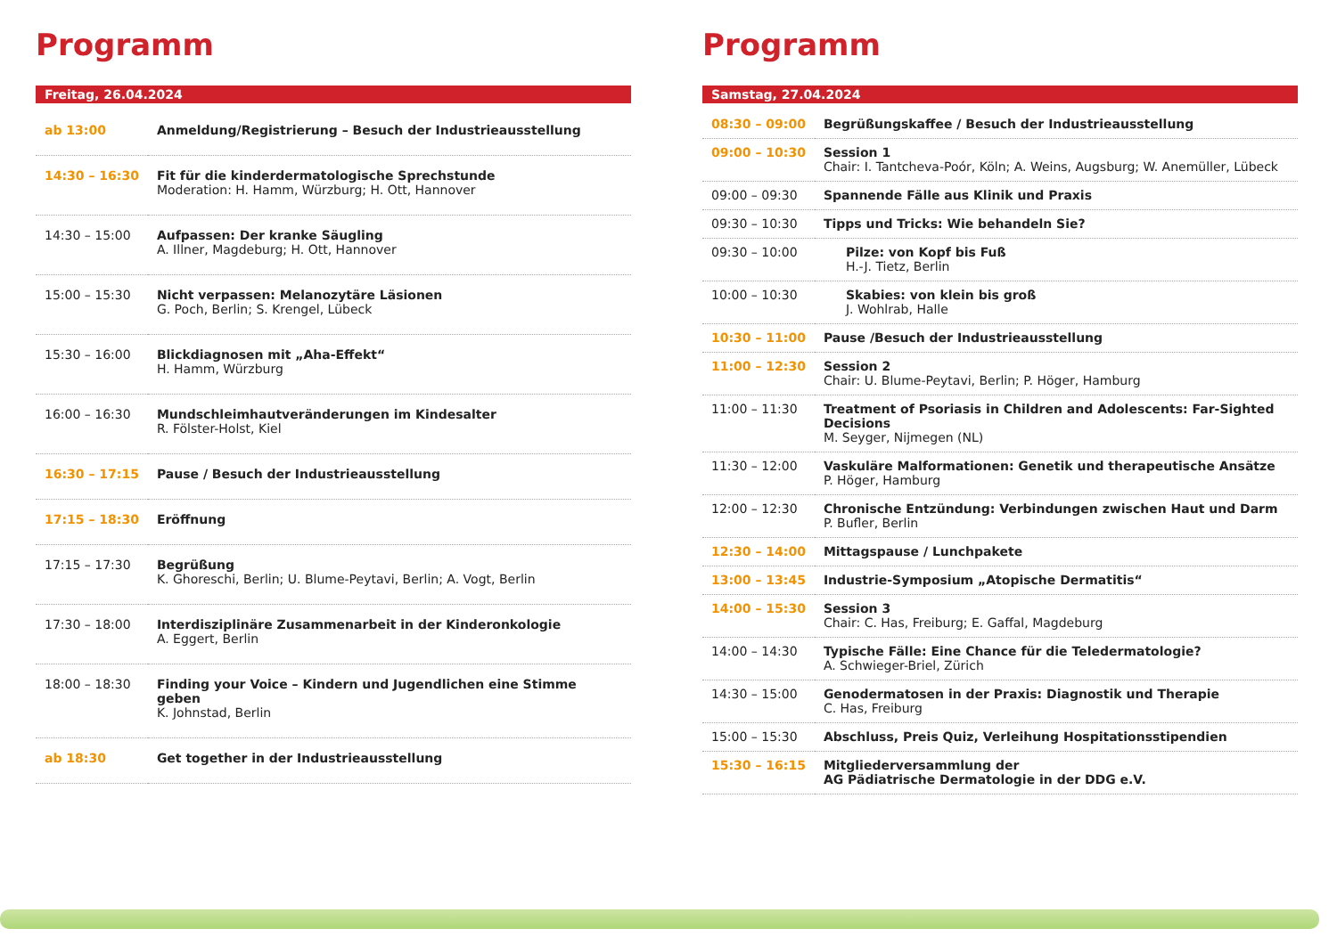Programm
Freitag, 26.04.2024
| ab 13:00 | Anmeldung/Registrierung – Besuch der Industrieausstellung |
| 14:30 – 16:30 | Fit für die kinderdermatologische Sprechstunde Moderation: H. Hamm, Würzburg; H. Ott, Hannover |
| 14:30 – 15:00 | Aufpassen: Der kranke Säugling A. Illner, Magdeburg; H. Ott, Hannover |
| 15:00 – 15:30 | Nicht verpassen: Melanozytäre Läsionen G. Poch, Berlin; S. Krengel, Lübeck |
| 15:30 – 16:00 | Blickdiagnosen mit „Aha-Effekt“ H. Hamm, Würzburg |
| 16:00 – 16:30 | Mundschleimhautveränderungen im Kindesalter R. Fölster-Holst, Kiel |
| 16:30 – 17:15 | Pause / Besuch der Industrieausstellung |
| 17:15 – 18:30 | Eröffnung |
| 17:15 – 17:30 | Begrüßung K. Ghoreschi, Berlin; U. Blume-Peytavi, Berlin; A. Vogt, Berlin |
| 17:30 – 18:00 | Interdisziplinäre Zusammenarbeit in der Kinderonkologie A. Eggert, Berlin |
| 18:00 – 18:30 | Finding your Voice – Kindern und Jugendlichen eine Stimme geben K. Johnstad, Berlin |
| ab 18:30 | Get together in der Industrieausstellung |
Programm
Samstag, 27.04.2024
| 08:30 – 09:00 | Begrüßungskaffee / Besuch der Industrieausstellung |
| 09:00 – 10:30 | Session 1 Chair: I. Tantcheva-Poór, Köln; A. Weins, Augsburg; W. Anemüller, Lübeck |
| 09:00 – 09:30 | Spannende Fälle aus Klinik und Praxis |
| 09:30 – 10:30 | Tipps und Tricks: Wie behandeln Sie? |
| 09:30 – 10:00 | Pilze: von Kopf bis Fuß H.-J. Tietz, Berlin |
| 10:00 – 10:30 | Skabies: von klein bis groß J. Wohlrab, Halle |
| 10:30 – 11:00 | Pause /Besuch der Industrieausstellung |
| 11:00 – 12:30 | Session 2 Chair: U. Blume-Peytavi, Berlin; P. Höger, Hamburg |
| 11:00 – 11:30 | Treatment of Psoriasis in Children and Adolescents: Far-Sighted Decisions M. Seyger, Nijmegen (NL) |
| 11:30 – 12:00 | Vaskuläre Malformationen: Genetik und therapeutische Ansätze P. Höger, Hamburg |
| 12:00 – 12:30 | Chronische Entzündung: Verbindungen zwischen Haut und Darm P. Bufler, Berlin |
| 12:30 – 14:00 | Mittagspause / Lunchpakete |
| 13:00 – 13:45 | Industrie-Symposium „Atopische Dermatitis“ |
| 14:00 – 15:30 | Session 3 Chair: C. Has, Freiburg; E. Gaffal, Magdeburg |
| 14:00 – 14:30 | Typische Fälle: Eine Chance für die Teledermatologie? A. Schwieger-Briel, Zürich |
| 14:30 – 15:00 | Genodermatosen in der Praxis: Diagnostik und Therapie C. Has, Freiburg |
| 15:00 – 15:30 | Abschluss, Preis Quiz, Verleihung Hospitationsstipendien |
| 15:30 – 16:15 | Mitgliederversammlung der AG Pädiatrische Dermatologie in der DDG e.V. |